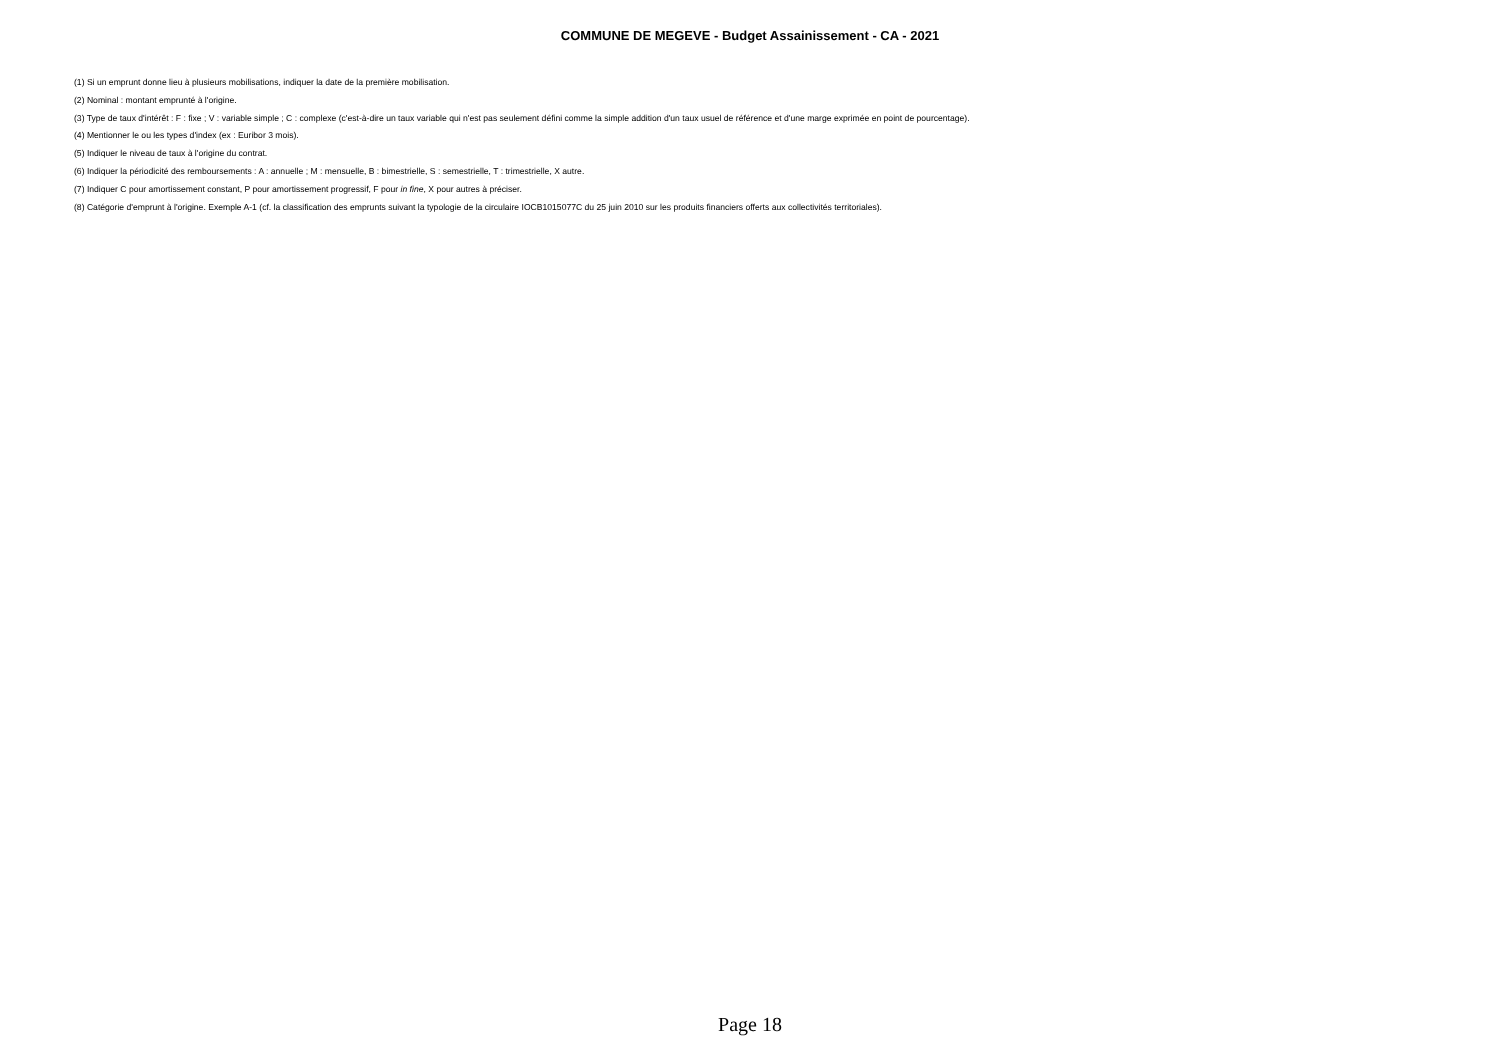COMMUNE DE MEGEVE - Budget Assainissement - CA - 2021
(1) Si un emprunt donne lieu à plusieurs mobilisations, indiquer la date de la première mobilisation.
(2) Nominal : montant emprunté à l'origine.
(3) Type de taux d'intérêt : F : fixe ; V : variable simple ; C : complexe (c'est-à-dire un taux variable qui n'est pas seulement défini comme la simple addition d'un taux usuel de référence et d'une marge exprimée en point de pourcentage).
(4) Mentionner le ou les types d'index (ex : Euribor 3 mois).
(5) Indiquer le niveau de taux à l'origine du contrat.
(6) Indiquer la périodicité des remboursements : A : annuelle ; M : mensuelle, B : bimestrielle, S : semestrielle, T : trimestrielle, X autre.
(7) Indiquer C pour amortissement constant, P pour amortissement progressif, F pour in fine, X pour autres à préciser.
(8) Catégorie d'emprunt à l'origine. Exemple A-1 (cf. la classification des emprunts suivant la typologie de la circulaire IOCB1015077C du 25 juin 2010 sur les produits financiers offerts aux collectivités territoriales).
Page 18